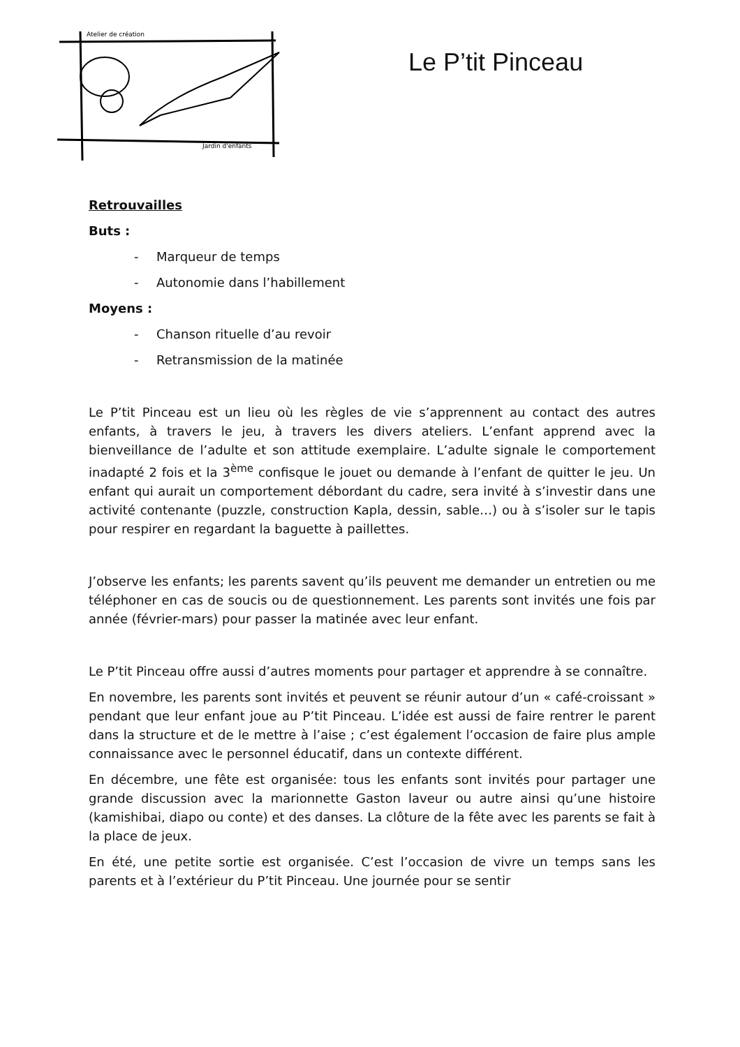Atelier de création
Jardin d'enfants
Le P’tit Pinceau
Retrouvailles
Buts :
- Marqueur de temps
- Autonomie dans l’habillement
Moyens :
- Chanson rituelle d’au revoir
- Retransmission de la matinée
Le P’tit Pinceau est un lieu où les règles de vie s’apprennent au contact des autres enfants, à travers le jeu, à travers les divers ateliers. L’enfant apprend avec la bienveillance de l’adulte et son attitude exemplaire. L’adulte signale le comportement inadapté 2 fois et la 3<sup>ème</sup> confisque le jouet ou demande à l’enfant de quitter le jeu. Un enfant qui aurait un comportement débordant du cadre, sera invité à s’investir dans une activité contenante (puzzle, construction Kapla, dessin, sable…) ou à s’isoler sur le tapis pour respirer en regardant la baguette à paillettes.
J’observe les enfants; les parents savent qu’ils peuvent me demander un entretien ou me téléphoner en cas de soucis ou de questionnement. Les parents sont invités une fois par année (février-mars) pour passer la matinée avec leur enfant.
Le P’tit Pinceau offre aussi d’autres moments pour partager et apprendre à se connaître.
En novembre, les parents sont invités et peuvent se réunir autour d’un « café-croissant » pendant que leur enfant joue au P’tit Pinceau. L’idée est aussi de faire rentrer le parent dans la structure et de le mettre à l’aise ; c’est également l’occasion de faire plus ample connaissance avec le personnel éducatif, dans un contexte différent.
En décembre, une fête est organisée: tous les enfants sont invités pour partager une grande discussion avec la marionnette Gaston laveur ou autre ainsi qu’une histoire (kamishibai, diapo ou conte) et des danses. La clôture de la fête avec les parents se fait à la place de jeux.
En été, une petite sortie est organisée. C’est l’occasion de vivre un temps sans les parents et à l’extérieur du P’tit Pinceau. Une journée pour se sentir